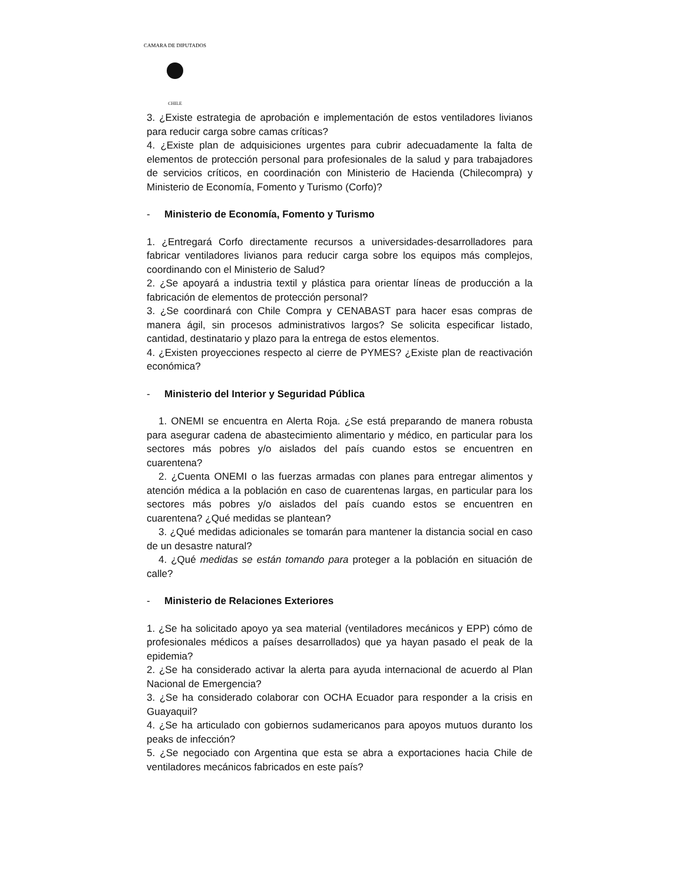CAMARA DE DIPUTADOS
CHILE
3. ¿Existe estrategia de aprobación e implementación de estos ventiladores livianos para reducir carga sobre camas críticas?
4. ¿Existe plan de adquisiciones urgentes para cubrir adecuadamente la falta de elementos de protección personal para profesionales de la salud y para trabajadores de servicios críticos, en coordinación con Ministerio de Hacienda (Chilecompra) y Ministerio de Economía, Fomento y Turismo (Corfo)?
- Ministerio de Economía, Fomento y Turismo
1. ¿Entregará Corfo directamente recursos a universidades-desarrolladores para fabricar ventiladores livianos para reducir carga sobre los equipos más complejos, coordinando con el Ministerio de Salud?
2. ¿Se apoyará a industria textil y plástica para orientar líneas de producción a la fabricación de elementos de protección personal?
3. ¿Se coordinará con Chile Compra y CENABAST para hacer esas compras de manera ágil, sin procesos administrativos largos? Se solicita especificar listado, cantidad, destinatario y plazo para la entrega de estos elementos.
4. ¿Existen proyecciones respecto al cierre de PYMES? ¿Existe plan de reactivación económica?
- Ministerio del Interior y Seguridad Pública
1. ONEMI se encuentra en Alerta Roja. ¿Se está preparando de manera robusta para asegurar cadena de abastecimiento alimentario y médico, en particular para los sectores más pobres y/o aislados del país cuando estos se encuentren en cuarentena?
2. ¿Cuenta ONEMI o las fuerzas armadas con planes para entregar alimentos y atención médica a la población en caso de cuarentenas largas, en particular para los sectores más pobres y/o aislados del país cuando estos se encuentren en cuarentena? ¿Qué medidas se plantean?
3. ¿Qué medidas adicionales se tomarán para mantener la distancia social en caso de un desastre natural?
4. ¿Qué medidas se están tomando para proteger a la población en situación de calle?
- Ministerio de Relaciones Exteriores
1. ¿Se ha solicitado apoyo ya sea material (ventiladores mecánicos y EPP) cómo de profesionales médicos a países desarrollados) que ya hayan pasado el peak de la epidemia?
2. ¿Se ha considerado activar la alerta para ayuda internacional de acuerdo al Plan Nacional de Emergencia?
3. ¿Se ha considerado colaborar con OCHA Ecuador para responder a la crisis en Guayaquil?
4. ¿Se ha articulado con gobiernos sudamericanos para apoyos mutuos duranto los peaks de infección?
5. ¿Se negociado con Argentina que esta se abra a exportaciones hacia Chile de ventiladores mecánicos fabricados en este país?